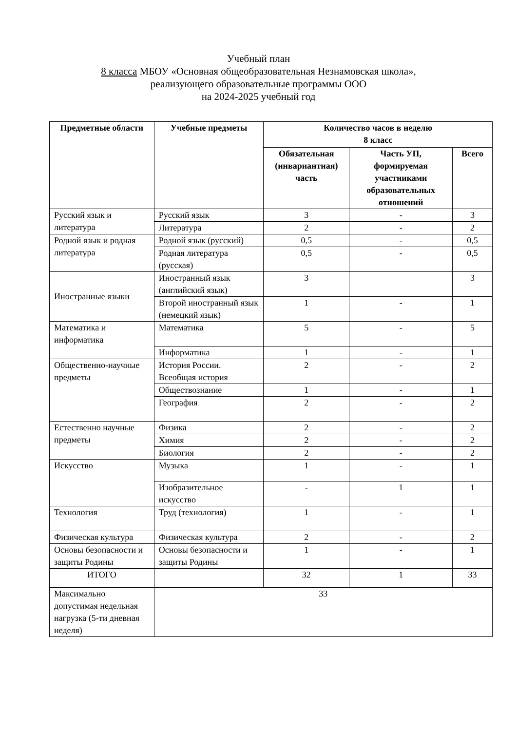Учебный план
8 класса МБОУ «Основная общеобразовательная Незнамовская школа»,
реализующего образовательные программы ООО
на 2024-2025 учебный год
| Предметные области | Учебные предметы | Количество часов в неделю 8 класс | | |
| --- | --- | --- | --- | --- |
| | | Обязательная (инвариантная) часть | Часть УП, формируемая участниками образовательных отношений | Всего |
| Русский язык и литература | Русский язык | 3 | - | 3 |
| | Литература | 2 | - | 2 |
| Родной язык и родная литература | Родной язык (русский) | 0,5 | - | 0,5 |
| | Родная литература (русская) | 0,5 | - | 0,5 |
| Иностранные языки | Иностранный язык (английский язык) | 3 | | 3 |
| | Второй иностранный язык (немецкий язык) | 1 | - | 1 |
| Математика и информатика | Математика | 5 | - | 5 |
| | Информатика | 1 | - | 1 |
| Общественно-научные предметы | История России. Всеобщая история | 2 | - | 2 |
| | Обществознание | 1 | - | 1 |
| | География | 2 | - | 2 |
| Естественно научные предметы | Физика | 2 | - | 2 |
| | Химия | 2 | - | 2 |
| | Биология | 2 | - | 2 |
| Искусство | Музыка | 1 | - | 1 |
| | Изобразительное искусство | - | 1 | 1 |
| Технология | Труд (технология) | 1 | - | 1 |
| Физическая культура | Физическая культура | 2 | - | 2 |
| Основы безопасности и защиты Родины | Основы безопасности и защиты Родины | 1 | - | 1 |
| ИТОГО | | 32 | 1 | 33 |
| Максимально допустимая недельная нагрузка (5-ти дневная неделя) | 33 | | | |